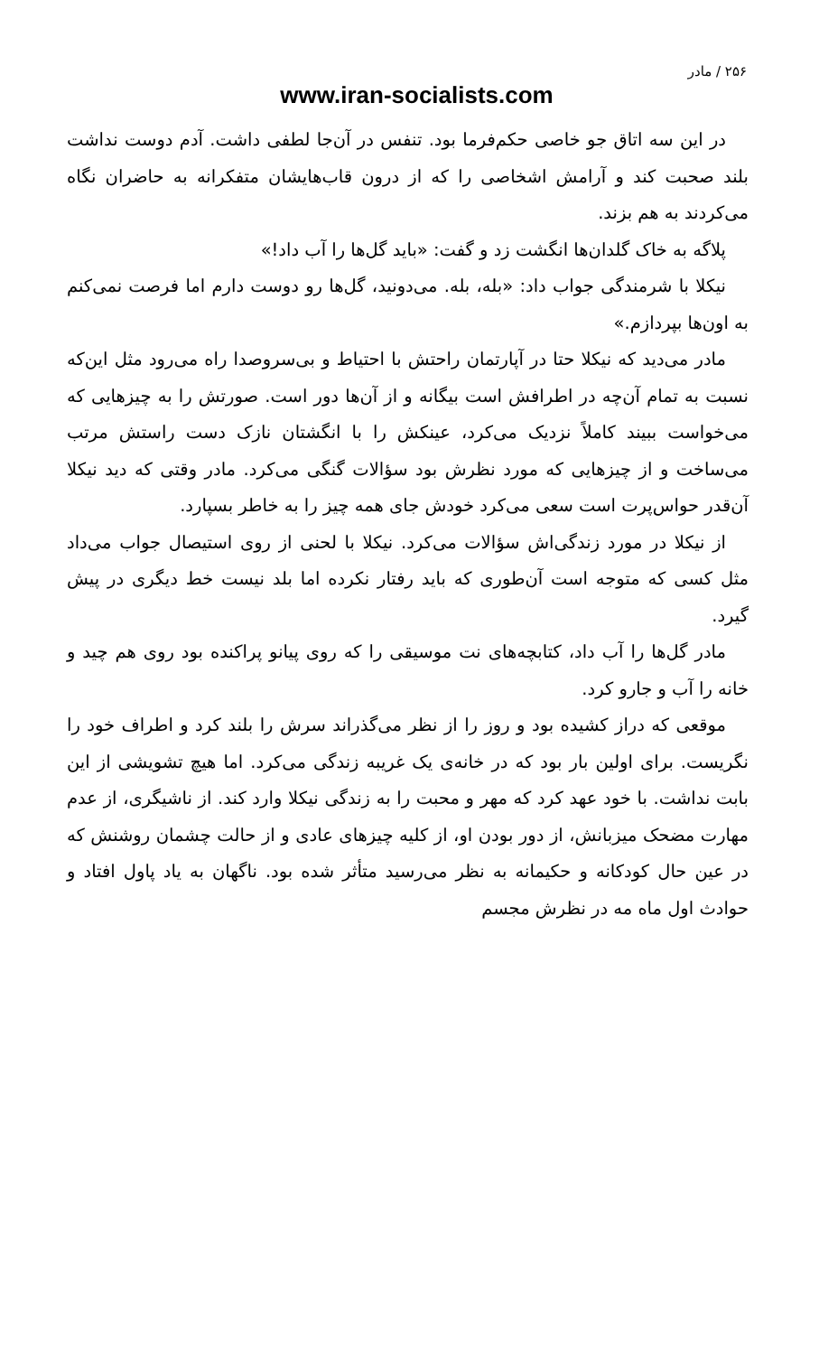۲۵۶ / مادر
www.iran-socialists.com
در این سه اتاق جو خاصی حکم‌فرما بود. تنفس در آن‌جا لطفی داشت. آدم دوست نداشت بلند صحبت کند و آرامش اشخاصی را که از درون قاب‌هایشان متفکرانه به حاضران نگاه می‌کردند به هم بزند.
پلاگه به خاک گلدان‌ها انگشت زد و گفت: «باید گل‌ها را آب داد!»
نیکلا با شرمندگی جواب داد: «بله، بله. می‌دونید، گل‌ها رو دوست دارم اما فرصت نمی‌کنم به اون‌ها بپردازم.»
مادر می‌دید که نیکلا حتا در آپارتمان راحتش با احتیاط و بی‌سروصدا راه می‌رود مثل این‌که نسبت به تمام آن‌چه در اطرافش است بیگانه و از آن‌ها دور است. صورتش را به چیزهایی که می‌خواست ببیند کاملاً نزدیک می‌کرد، عینکش را با انگشتان نازک دست راستش مرتب می‌ساخت و از چیزهایی که مورد نظرش بود سؤالات گنگی می‌کرد. مادر وقتی که دید نیکلا آن‌قدر حواس‌پرت است سعی می‌کرد خودش جای همه چیز را به خاطر بسپارد.
از نیکلا در مورد زندگی‌اش سؤالات می‌کرد. نیکلا با لحنی از روی استیصال جواب می‌داد مثل کسی که متوجه است آن‌طوری که باید رفتار نکرده اما بلد نیست خط دیگری در پیش گیرد.
مادر گل‌ها را آب داد، کتابچه‌های نت موسیقی را که روی پیانو پراکنده بود روی هم چید و خانه را آب و جارو کرد.
موقعی که دراز کشیده بود و روز را از نظر می‌گذراند سرش را بلند کرد و اطراف خود را نگریست. برای اولین بار بود که در خانه‌ی یک غریبه زندگی می‌کرد. اما هیچ تشویشی از این بابت نداشت. با خود عهد کرد که مهر و محبت را به زندگی نیکلا وارد کند. از ناشیگری، از عدم مهارت مضحک میزبانش، از دور بودن او، از کلیه چیزهای عادی و از حالت چشمان روشنش که در عین حال کودکانه و حکیمانه به نظر می‌رسید متأثر شده بود. ناگهان به یاد پاول افتاد و حوادث اول ماه مه در نظرش مجسم